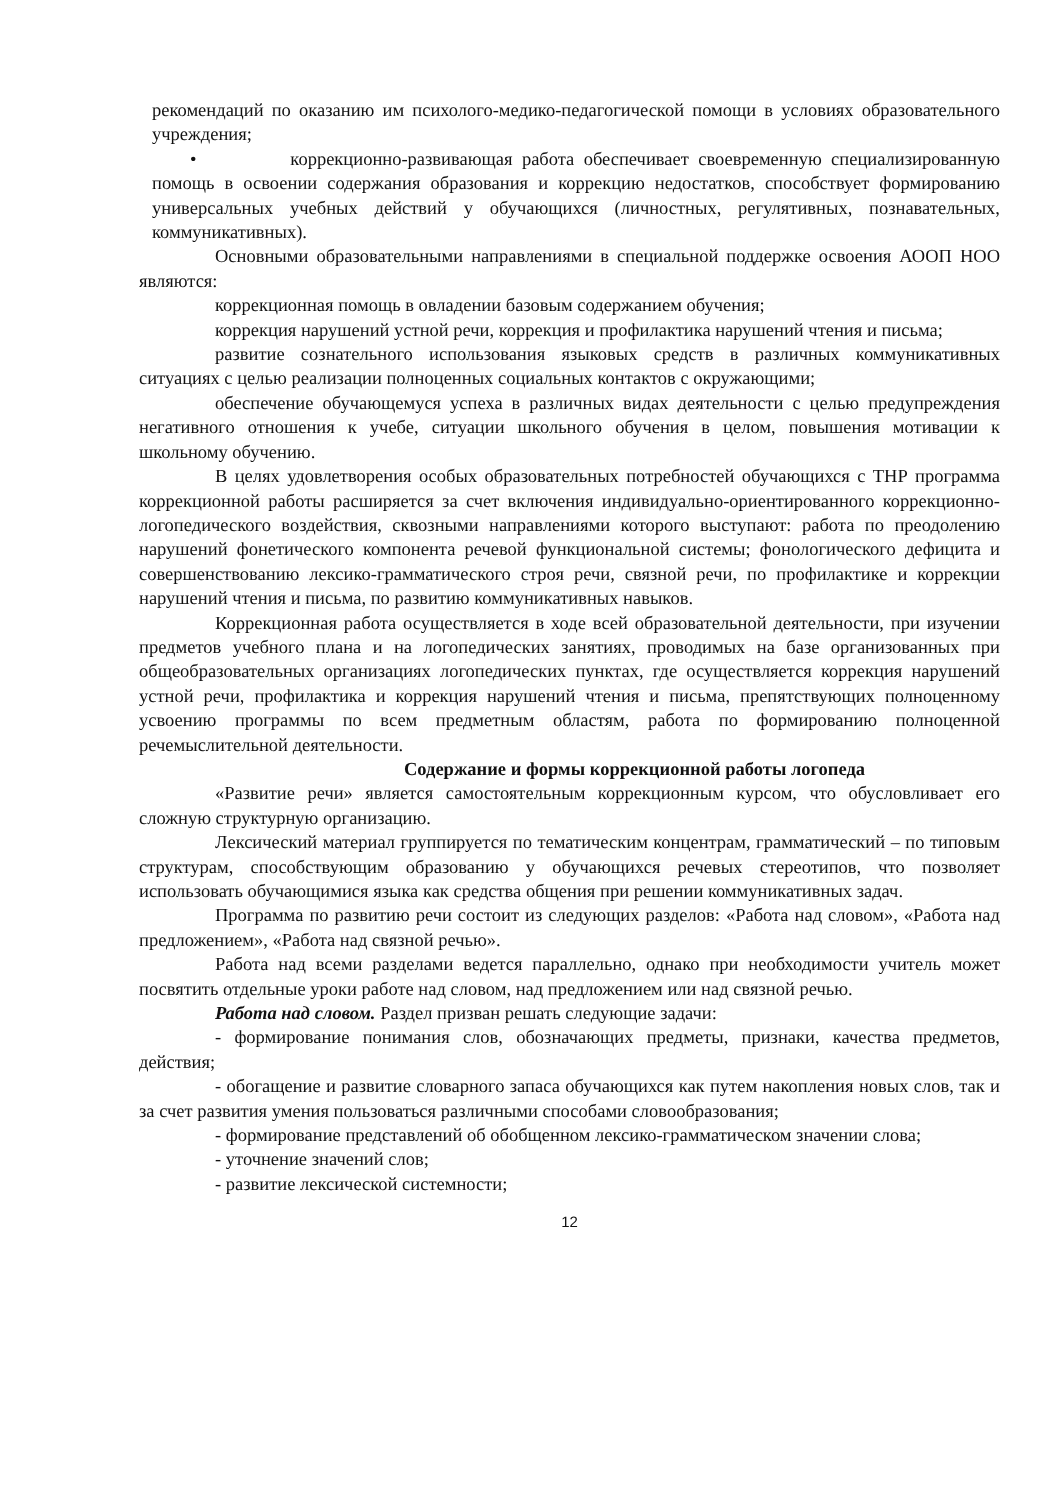рекомендаций по оказанию им психолого-медико-педагогической помощи в условиях образовательного учреждения;
• коррекционно-развивающая работа обеспечивает своевременную специализированную помощь в освоении содержания образования и коррекцию недостатков, способствует формированию универсальных учебных действий у обучающихся (личностных, регулятивных, познавательных, коммуникативных).
Основными образовательными направлениями в специальной поддержке освоения АООП НОО являются:
коррекционная помощь в овладении базовым содержанием обучения;
коррекция нарушений устной речи, коррекция и профилактика нарушений чтения и письма;
развитие сознательного использования языковых средств в различных коммуникативных ситуациях с целью реализации полноценных социальных контактов с окружающими;
обеспечение обучающемуся успеха в различных видах деятельности с целью предупреждения негативного отношения к учебе, ситуации школьного обучения в целом, повышения мотивации к школьному обучению.
В целях удовлетворения особых образовательных потребностей обучающихся с ТНР программа коррекционной работы расширяется за счет включения индивидуально-ориентированного коррекционно-логопедического воздействия, сквозными направлениями которого выступают: работа по преодолению нарушений фонетического компонента речевой функциональной системы; фонологического дефицита и совершенствованию лексико-грамматического строя речи, связной речи, по профилактике и коррекции нарушений чтения и письма, по развитию коммуникативных навыков.
Коррекционная работа осуществляется в ходе всей образовательной деятельности, при изучении предметов учебного плана и на логопедических занятиях, проводимых на базе организованных при общеобразовательных организациях логопедических пунктах, где осуществляется коррекция нарушений устной речи, профилактика и коррекция нарушений чтения и письма, препятствующих полноценному усвоению программы по всем предметным областям, работа по формированию полноценной речемыслительной деятельности.
Содержание и формы коррекционной работы логопеда
«Развитие речи» является самостоятельным коррекционным курсом, что обусловливает его сложную структурную организацию.
Лексический материал группируется по тематическим концентрам, грамматический – по типовым структурам, способствующим образованию у обучающихся речевых стереотипов, что позволяет использовать обучающимися языка как средства общения при решении коммуникативных задач.
Программа по развитию речи состоит из следующих разделов: «Работа над словом», «Работа над предложением», «Работа над связной речью».
Работа над всеми разделами ведется параллельно, однако при необходимости учитель может посвятить отдельные уроки работе над словом, над предложением или над связной речью.
Работа над словом. Раздел призван решать следующие задачи:
- формирование понимания слов, обозначающих предметы, признаки, качества предметов, действия;
- обогащение и развитие словарного запаса обучающихся как путем накопления новых слов, так и за счет развития умения пользоваться различными способами словообразования;
- формирование представлений об обобщенном лексико-грамматическом значении слова;
- уточнение значений слов;
- развитие лексической системности;
12